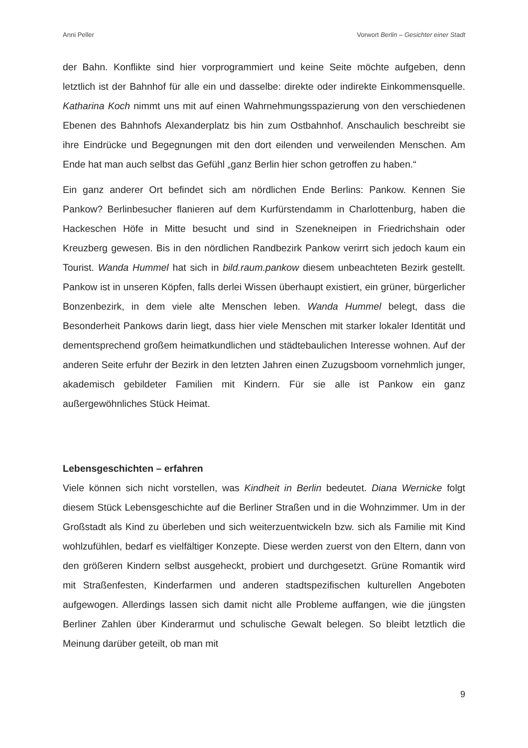Anni Peller Vorwort Berlin – Gesichter einer Stadt
der Bahn. Konflikte sind hier vorprogrammiert und keine Seite möchte aufgeben, denn letztlich ist der Bahnhof für alle ein und dasselbe: direkte oder indirekte Einkommensquelle. Katharina Koch nimmt uns mit auf einen Wahrnehmungsspazierung von den verschiedenen Ebenen des Bahnhofs Alexanderplatz bis hin zum Ostbahnhof. Anschaulich beschreibt sie ihre Eindrücke und Begegnungen mit den dort eilenden und verweilenden Menschen. Am Ende hat man auch selbst das Gefühl „ganz Berlin hier schon getroffen zu haben.“
Ein ganz anderer Ort befindet sich am nördlichen Ende Berlins: Pankow. Kennen Sie Pankow? Berlinbesucher flanieren auf dem Kurfürstendamm in Charlottenburg, haben die Hackeschen Höfe in Mitte besucht und sind in Szenekneipen in Friedrichshain oder Kreuzberg gewesen. Bis in den nördlichen Randbezirk Pankow verirrt sich jedoch kaum ein Tourist. Wanda Hummel hat sich in bild.raum.pankow diesem unbeachteten Bezirk gestellt. Pankow ist in unseren Köpfen, falls derlei Wissen überhaupt existiert, ein grüner, bürgerlicher Bonzenbezirk, in dem viele alte Menschen leben. Wanda Hummel belegt, dass die Besonderheit Pankows darin liegt, dass hier viele Menschen mit starker lokaler Identität und dementsprechend großem heimatkundlichen und städtebaulichen Interesse wohnen. Auf der anderen Seite erfuhr der Bezirk in den letzten Jahren einen Zuzugsboom vornehmlich junger, akademisch gebildeter Familien mit Kindern. Für sie alle ist Pankow ein ganz außergewöhnliches Stück Heimat.
Lebensgeschichten – erfahren
Viele können sich nicht vorstellen, was Kindheit in Berlin bedeutet. Diana Wernicke folgt diesem Stück Lebensgeschichte auf die Berliner Straßen und in die Wohnzimmer. Um in der Großstadt als Kind zu überleben und sich weiterzuentwickeln bzw. sich als Familie mit Kind wohlzufühlen, bedarf es vielfältiger Konzepte. Diese werden zuerst von den Eltern, dann von den größeren Kindern selbst ausgeheckt, probiert und durchgesetzt. Grüne Romantik wird mit Straßenfesten, Kinderfarmen und anderen stadtspezifischen kulturellen Angeboten aufgewogen. Allerdings lassen sich damit nicht alle Probleme auffangen, wie die jüngsten Berliner Zahlen über Kinderarmut und schulische Gewalt belegen. So bleibt letztlich die Meinung darüber geteilt, ob man mit
9